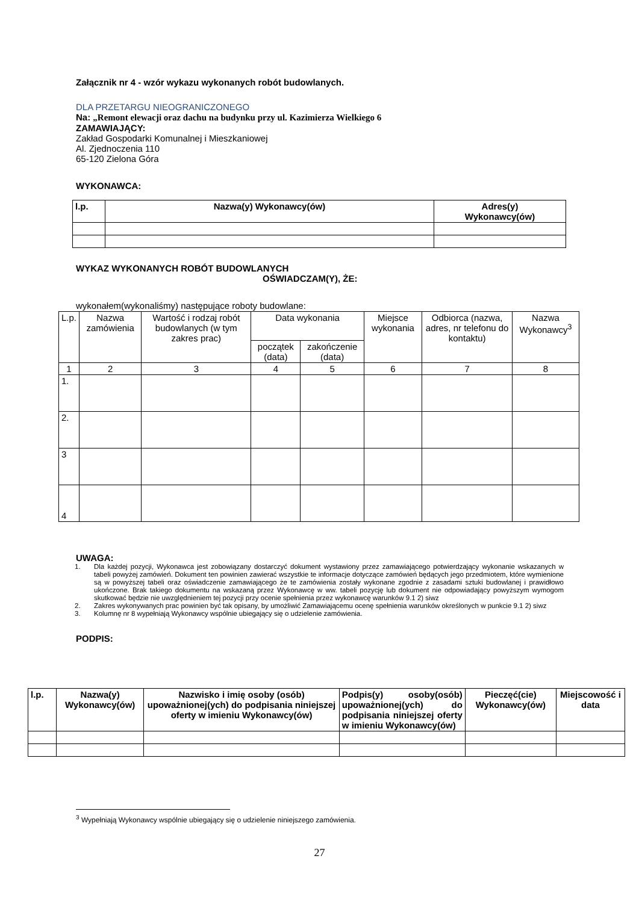Załącznik nr 4 - wzór wykazu wykonanych robót budowlanych.
DLA PRZETARGU NIEOGRANICZONEGO
Na: „Remont elewacji oraz dachu na budynku przy ul. Kazimierza Wielkiego 6
ZAMAWIAJĄCY:
Zakład Gospodarki Komunalnej i Mieszkaniowej
Al. Zjednoczenia 110
65-120 Zielona Góra
WYKONAWCA:
| l.p. | Nazwa(y) Wykonawcy(ów) | Adres(y) Wykonawcy(ów) |
| --- | --- | --- |
WYKAZ WYKONANYCH ROBÓT BUDOWLANYCH
OŚWIADCZAM(Y), ŻE:
wykonałem(wykonaliśmy) następujące roboty budowlane:
| L.p. | Nazwa zamówienia | Wartość i rodzaj robót budowlanych (w tym zakres prac) | Data wykonania | | Miejsce wykonania | Odbiorca (nazwa, adres, nr telefonu do kontaktu) | Nazwa Wykonawcy<sup>3</sup> |
| | | | początek (data) | zakończenie (data) | | | |
| 1 | 2 | 3 | 4 | 5 | 6 | 7 | 8 |
| 1. | | | | | | | |
| 2. | | | | | | | |
| 3 | | | | | | | |
| 4 | | | | | | | |
UWAGA:
1. Dla każdej pozycji, Wykonawca jest zobowiązany dostarczyć dokument wystawiony przez zamawiającego potwierdzający wykonanie wskazanych w tabeli powyżej zamówień. Dokument ten powinien zawierać wszystkie te informacje dotyczące zamówień będących jego przedmiotem, które wymienione są w powyższej tabeli oraz oświadczenie zamawiającego że te zamówienia zostały wykonane zgodnie z zasadami sztuki budowlanej i prawidłowo ukończone. Brak takiego dokumentu na wskazaną przez Wykonawcę w ww. tabeli pozycję lub dokument nie odpowiadający powyższym wymogom skutkować będzie nie uwzględnieniem tej pozycji przy ocenie spełnienia przez wykonawcę warunków 9.1 2) siwz
2. Zakres wykonywanych prac powinien być tak opisany, by umożliwić Zamawiającemu ocenę spełnienia warunków określonych w punkcie 9.1 2) siwz
3. Kolumnę nr 8 wypełniają Wykonawcy wspólnie ubiegający się o udzielenie zamówienia.
PODPIS:
| l.p. | Nazwa(y) Wykonawcy(ów) | Nazwisko i imię osoby (osób) upoważnionej(ych) do podpisania niniejszej oferty w imieniu Wykonawcy(ów) | Podpis(y) osoby(osób) upoważnionej(ych) do podpisania niniejszej oferty w imieniu Wykonawcy(ów) | Pieczęć(cie) Wykonawcy(ów) | Miejscowość i data |
<sup>3</sup> Wypełniają Wykonawcy wspólnie ubiegający się o udzielenie niniejszego zamówienia.
27